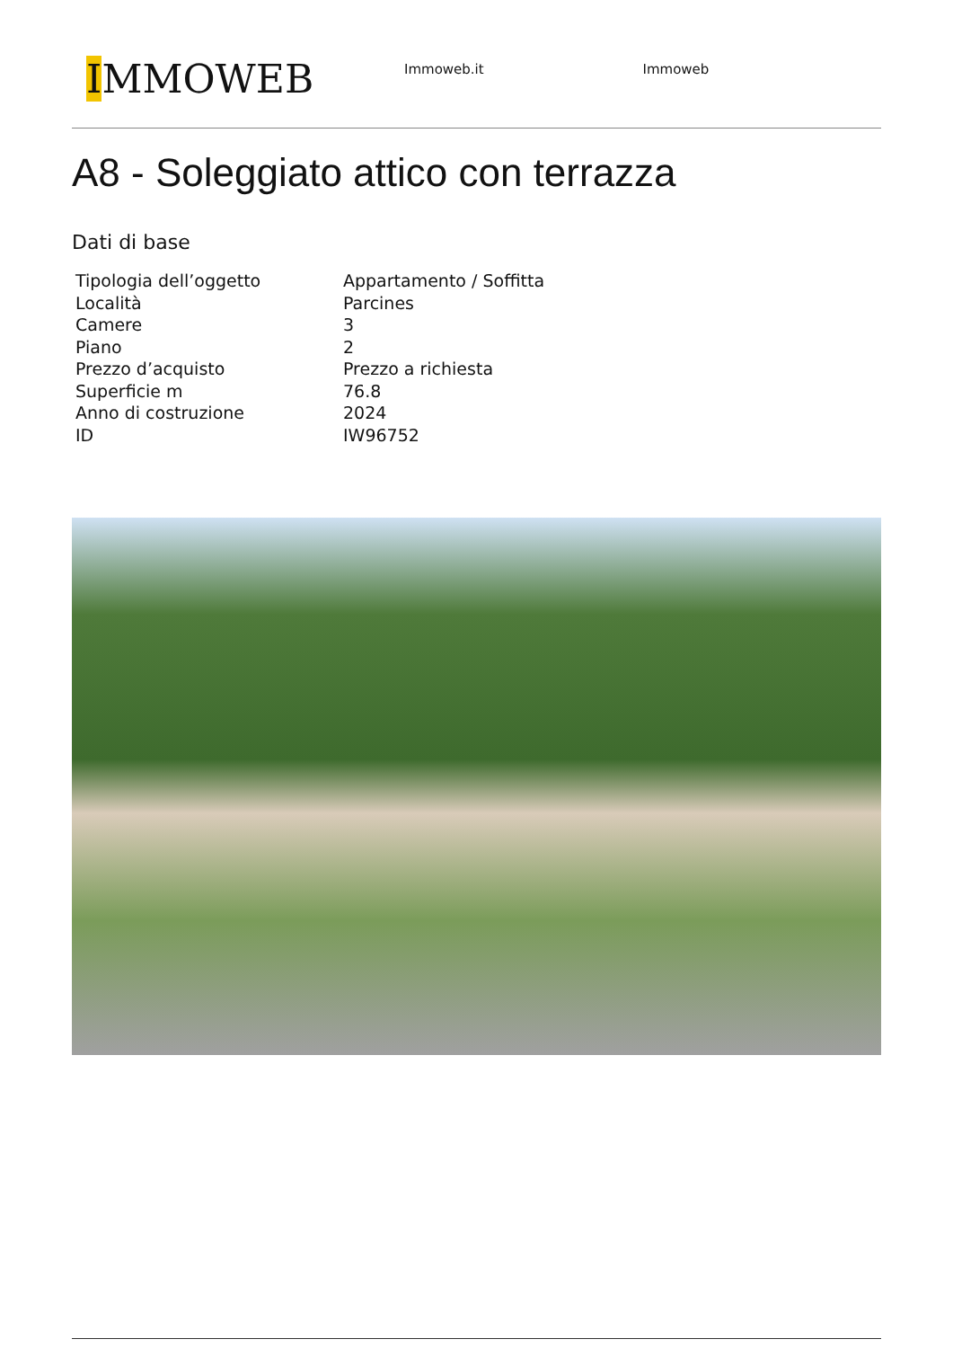IMMOWEB
Immoweb.it Immoweb
A8 - Soleggiato attico con terrazza
Dati di base
| Tipologia dell’oggetto | Appartamento / Soffitta |
| Località | Parcines |
| Camere | 3 |
| Piano | 2 |
| Prezzo d’acquisto | Prezzo a richiesta |
| Superficie m | 76.8 |
| Anno di costruzione | 2024 |
| ID | IW96752 |